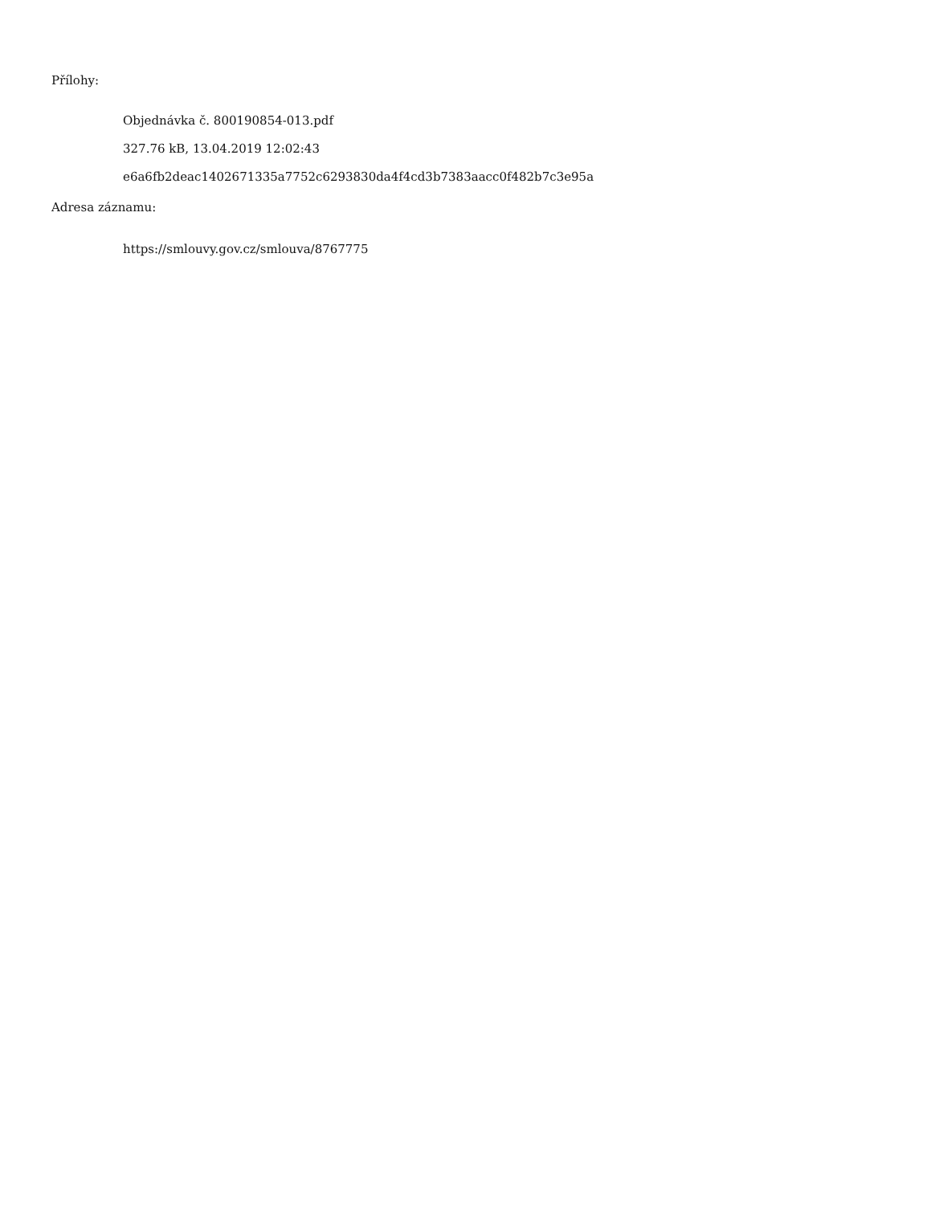Přílohy:
Objednávka č. 800190854-013.pdf
327.76 kB, 13.04.2019 12:02:43
e6a6fb2deac1402671335a7752c6293830da4f4cd3b7383aacc0f482b7c3e95a
Adresa záznamu:
https://smlouvy.gov.cz/smlouva/8767775